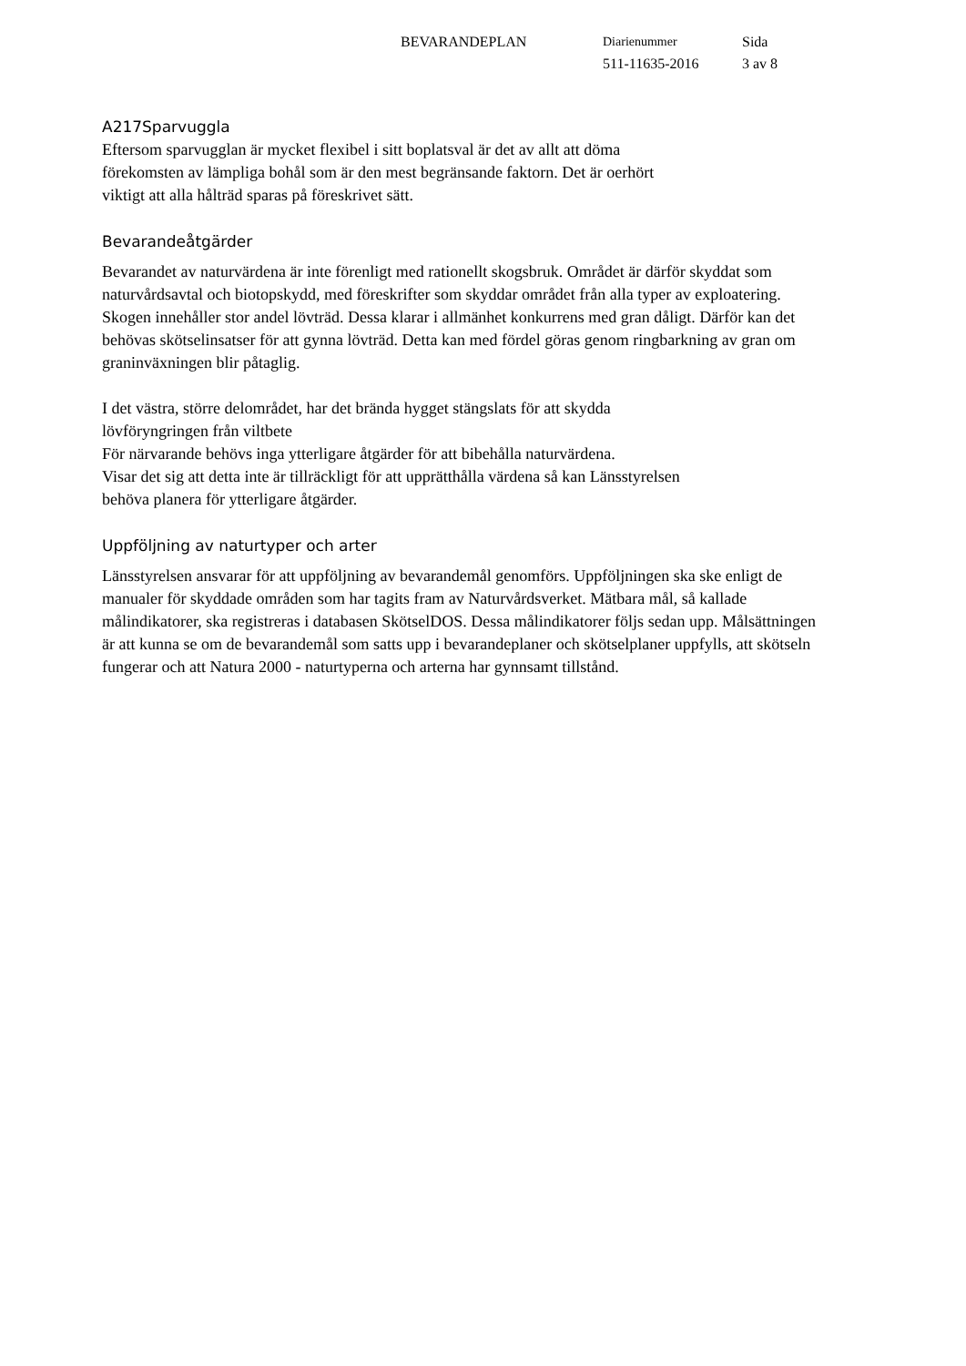BEVARANDEPLAN Diarienummer
511-11635-2016
Sida
3 av 8
A217Sparvuggla
Eftersom sparvugglan är mycket flexibel i sitt boplatsval är det av allt att döma
förekomsten av lämpliga bohål som är den mest begränsande faktorn. Det är oerhört
viktigt att alla hålträd sparas på föreskrivet sätt.
Bevarandeåtgärder
Bevarandet av naturvärdena är inte förenligt med rationellt skogsbruk. Området är därför skyddat som naturvårdsavtal och biotopskydd, med föreskrifter som skyddar området från alla typer av exploatering. Skogen innehåller stor andel lövträd. Dessa klarar i allmänhet konkurrens med gran dåligt. Därför kan det behövas skötselinsatser för att gynna lövträd. Detta kan med fördel göras genom ringbarkning av gran om graninväxningen blir påtaglig.
I det västra, större delområdet, har det brända hygget stängslats för att skydda
lövföryngringen från viltbete
För närvarande behövs inga ytterligare åtgärder för att bibehålla naturvärdena.
Visar det sig att detta inte är tillräckligt för att upprätthålla värdena så kan Länsstyrelsen
behöva planera för ytterligare åtgärder.
Uppföljning av naturtyper och arter
Länsstyrelsen ansvarar för att uppföljning av bevarandemål genomförs. Uppföljningen ska ske enligt de manualer för skyddade områden som har tagits fram av Naturvårdsverket. Mätbara mål, så kallade målindikatorer, ska registreras i databasen SkötselDOS. Dessa målindikatorer följs sedan upp. Målsättningen är att kunna se om de bevarandemål som satts upp i bevarandeplaner och skötselplaner uppfylls, att skötseln fungerar och att Natura 2000 - naturtyperna och arterna har gynnsamt tillstånd.